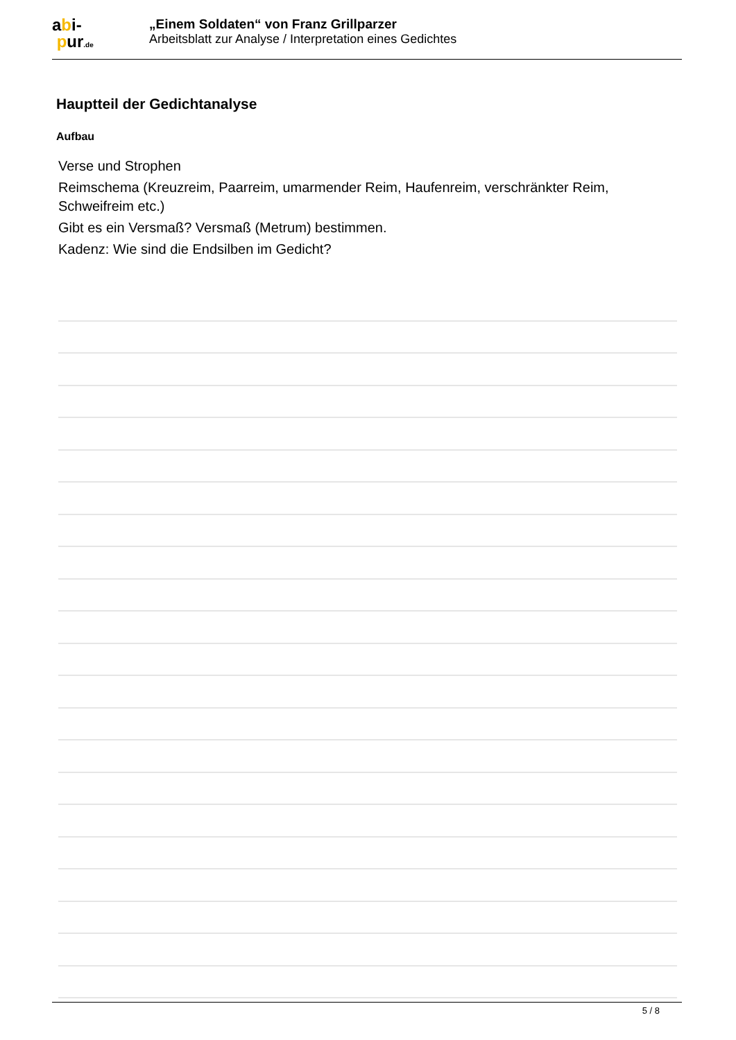abi-
pur.de
„Einem Soldaten“ von Franz Grillparzer
Arbeitsblatt zur Analyse / Interpretation eines Gedichtes
Hauptteil der Gedichtanalyse
Aufbau
Verse und Strophen
Reimschema (Kreuzreim, Paarreim, umarmender Reim, Haufenreim, verschränkter Reim, Schweifreim etc.)
Gibt es ein Versmaß? Versmaß (Metrum) bestimmen.
Kadenz: Wie sind die Endsilben im Gedicht?
5 / 8